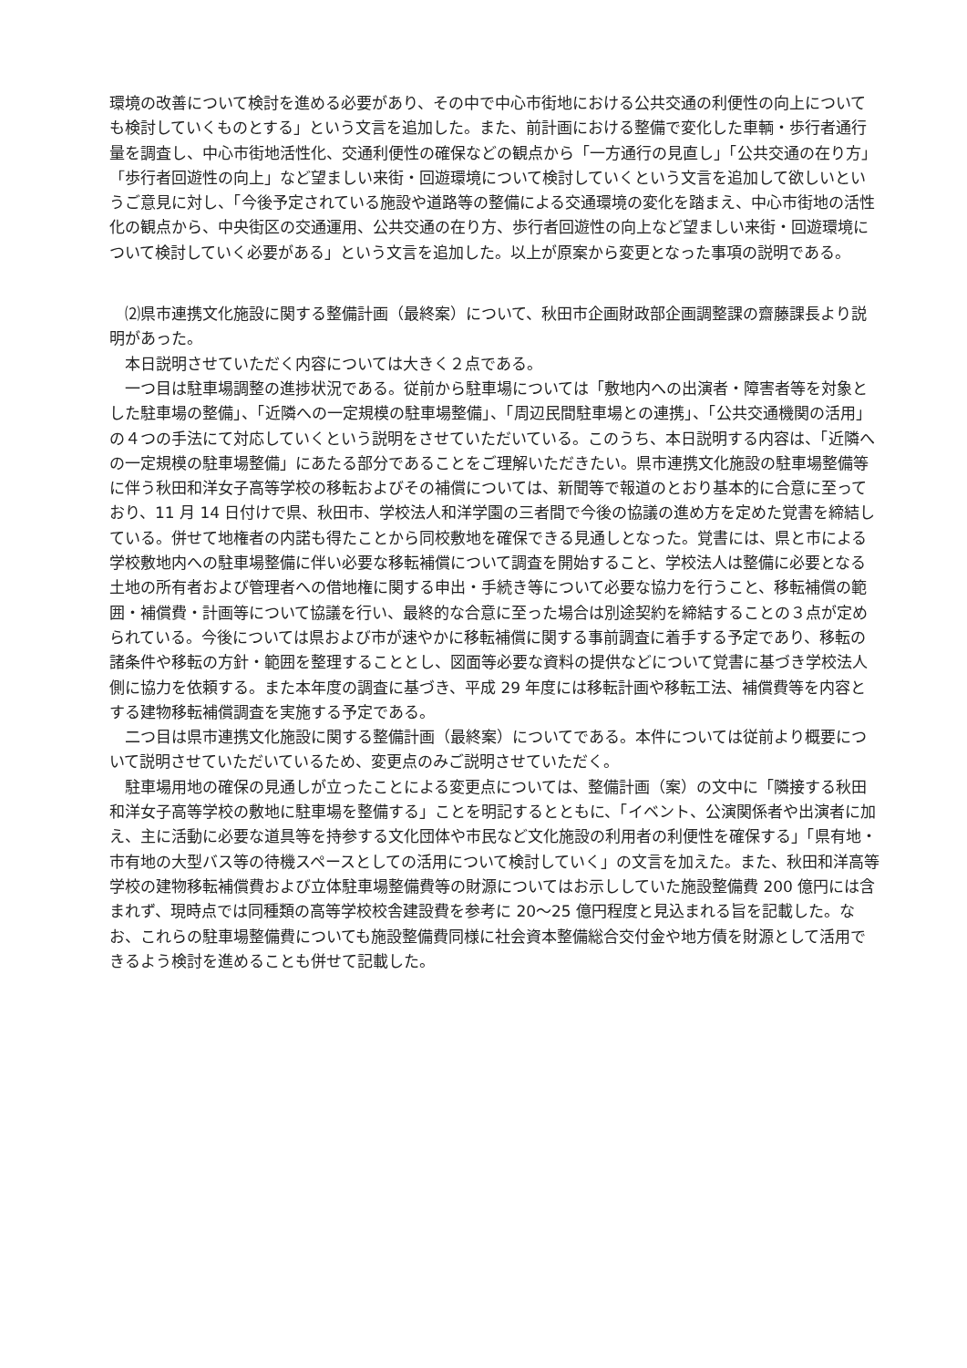環境の改善について検討を進める必要があり、その中で中心市街地における公共交通の利便性の向上についても検討していくものとする」という文言を追加した。また、前計画における整備で変化した車輌・歩行者通行量を調査し、中心市街地活性化、交通利便性の確保などの観点から「一方通行の見直し」「公共交通の在り方」「歩行者回遊性の向上」など望ましい来街・回遊環境について検討していくという文言を追加して欲しいというご意見に対し、「今後予定されている施設や道路等の整備による交通環境の変化を踏まえ、中心市街地の活性化の観点から、中央街区の交通運用、公共交通の在り方、歩行者回遊性の向上など望ましい来街・回遊環境について検討していく必要がある」という文言を追加した。以上が原案から変更となった事項の説明である。
⑵県市連携文化施設に関する整備計画（最終案）について、秋田市企画財政部企画調整課の齋藤課長より説明があった。
本日説明させていただく内容については大きく２点である。
一つ目は駐車場調整の進捗状況である。従前から駐車場については「敷地内への出演者・障害者等を対象とした駐車場の整備」、「近隣への一定規模の駐車場整備」、「周辺民間駐車場との連携」、「公共交通機関の活用」の４つの手法にて対応していくという説明をさせていただいている。このうち、本日説明する内容は、「近隣への一定規模の駐車場整備」にあたる部分であることをご理解いただきたい。県市連携文化施設の駐車場整備等に伴う秋田和洋女子高等学校の移転およびその補償については、新聞等で報道のとおり基本的に合意に至っており、11 月 14 日付けで県、秋田市、学校法人和洋学園の三者間で今後の協議の進め方を定めた覚書を締結している。併せて地権者の内諾も得たことから同校敷地を確保できる見通しとなった。覚書には、県と市による学校敷地内への駐車場整備に伴い必要な移転補償について調査を開始すること、学校法人は整備に必要となる土地の所有者および管理者への借地権に関する申出・手続き等について必要な協力を行うこと、移転補償の範囲・補償費・計画等について協議を行い、最終的な合意に至った場合は別途契約を締結することの３点が定められている。今後については県および市が速やかに移転補償に関する事前調査に着手する予定であり、移転の諸条件や移転の方針・範囲を整理することとし、図面等必要な資料の提供などについて覚書に基づき学校法人側に協力を依頼する。また本年度の調査に基づき、平成 29 年度には移転計画や移転工法、補償費等を内容とする建物移転補償調査を実施する予定である。
二つ目は県市連携文化施設に関する整備計画（最終案）についてである。本件については従前より概要について説明させていただいているため、変更点のみご説明させていただく。
駐車場用地の確保の見通しが立ったことによる変更点については、整備計画（案）の文中に「隣接する秋田和洋女子高等学校の敷地に駐車場を整備する」ことを明記するとともに、「イベント、公演関係者や出演者に加え、主に活動に必要な道具等を持参する文化団体や市民など文化施設の利用者の利便性を確保する」「県有地・市有地の大型バス等の待機スペースとしての活用について検討していく」の文言を加えた。また、秋田和洋高等学校の建物移転補償費および立体駐車場整備費等の財源についてはお示ししていた施設整備費 200 億円には含まれず、現時点では同種類の高等学校校舎建設費を参考に 20～25 億円程度と見込まれる旨を記載した。なお、これらの駐車場整備費についても施設整備費同様に社会資本整備総合交付金や地方債を財源として活用できるよう検討を進めることも併せて記載した。